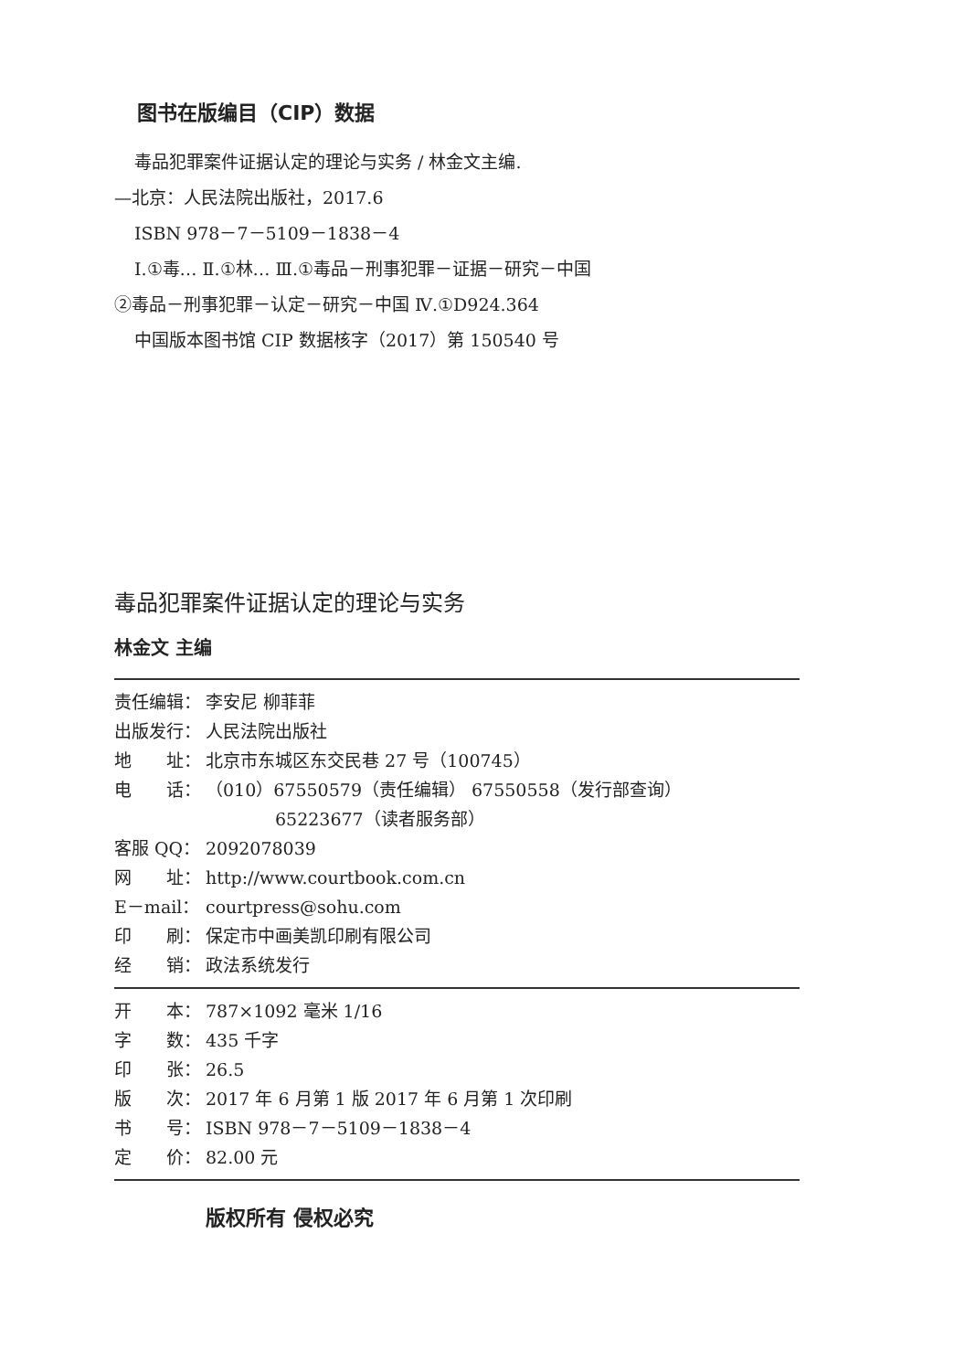图书在版编目（CIP）数据
毒品犯罪案件证据认定的理论与实务 / 林金文主编.
—北京：人民法院出版社，2017.6
ISBN 978－7－5109－1838－4
Ⅰ.①毒… Ⅱ.①林… Ⅲ.①毒品－刑事犯罪－证据－研究－中国
②毒品－刑事犯罪－认定－研究－中国 Ⅳ.①D924.364
中国版本图书馆 CIP 数据核字（2017）第 150540 号
毒品犯罪案件证据认定的理论与实务
林金文 主编
责任编辑： 李安尼 柳菲菲
出版发行： 人民法院出版社
地　　址： 北京市东城区东交民巷 27 号（100745）
电　　话： （010）67550579（责任编辑） 67550558（发行部查询）
　　　　65223677（读者服务部）
客服 QQ： 2092078039
网　　址： http://www.courtbook.com.cn
E－mail： courtpress@sohu.com
印　　刷： 保定市中画美凯印刷有限公司
经　　销： 政法系统发行
开　　本： 787×1092 毫米 1/16
字　　数： 435 千字
印　　张： 26.5
版　　次： 2017 年 6 月第 1 版 2017 年 6 月第 1 次印刷
书　　号： ISBN 978－7－5109－1838－4
定　　价： 82.00 元
版权所有 侵权必究